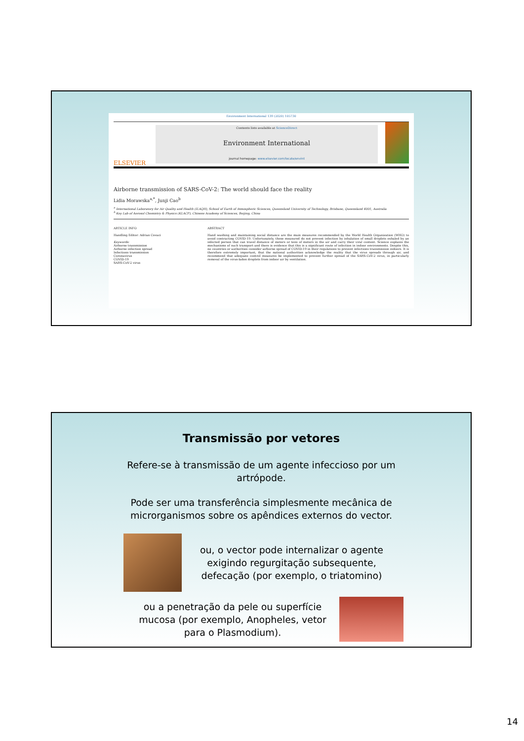Environment International 139 (2020) 105730
ELSEVIER
Contents lists available at ScienceDirect
Environment International
journal homepage: www.elsevier.com/locate/envint
Airborne transmission of SARS-CoV-2: The world should face the reality
Lidia Morawska<sup>a,*</sup>, Junji Cao<sup>b</sup>
<sup>a</sup> International Laboratory for Air Quality and Health (ILAQH), School of Earth of Atmospheric Sciences, Queensland University of Technology, Brisbane, Queensland 4001, Australia
<sup>b</sup> Key Lab of Aerosol Chemistry & Physics (KLACP), Chinese Academy of Sciences, Beijing, China
ARTICLE INFO
Handling Editor: Adrian Covaci
Keywords:
Airborne transmission
Airborne infection spread
Infections transmission
Coronavirus
COVID-19
SARS-CoV-2 virus
ABSTRACT
Hand washing and maintaining social distance are the main measures recommended by the World Health Organization (WHO) to avoid contracting COVID-19. Unfortunately, these measured do not prevent infection by inhalation of small droplets exhaled by an infected person that can travel distance of meters or tens of meters in the air and carry their viral content. Science explains the mechanisms of such transport and there is evidence that this is a significant route of infection in indoor environments. Despite this, no countries or authorities consider airborne spread of COVID-19 in their regulations to prevent infections transmission indoors. It is therefore extremely important, that the national authorities acknowledge the reality that the virus spreads through air, and recommend that adequate control measures be implemented to prevent further spread of the SARS-CoV-2 virus, in particularly removal of the virus-laden droplets from indoor air by ventilation.
Transmissão por vetores
Refere-se à transmissão de um agente infeccioso por um
artrópode.
Pode ser uma transferência simplesmente mecânica de
microrganismos sobre os apêndices externos do vector.
ou, o vector pode internalizar o agente
exigindo regurgitação subsequente,
defecação (por exemplo, o triatomino)
ou a penetração da pele ou superfície
mucosa (por exemplo, Anopheles, vetor
para o Plasmodium).
14